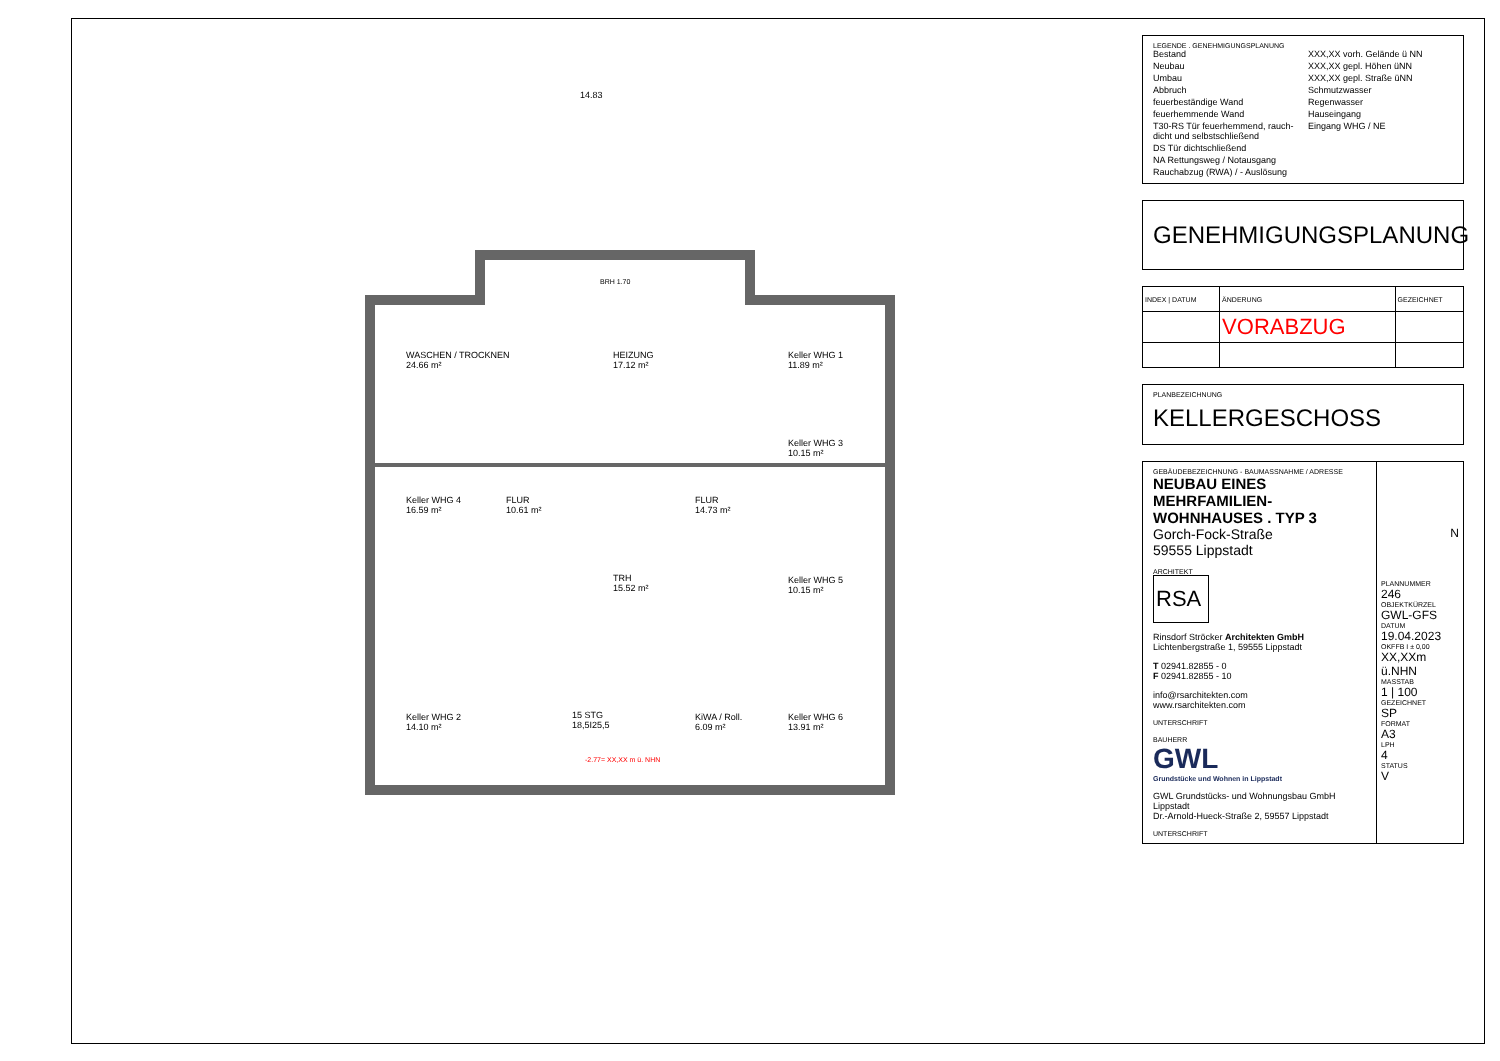WASCHEN / TROCKNEN
24.66 m²
HEIZUNG
17.12 m²
Keller WHG 1
11.89 m²
Keller WHG 3
10.15 m²
Keller WHG 4
16.59 m²
FLUR
10.61 m²
FLUR
14.73 m²
TRH
15.52 m²
Keller WHG 5
10.15 m²
Keller WHG 2
14.10 m²
15 STG
18,5I25,5
KiWA / Roll.
6.09 m²
Keller WHG 6
13.91 m²
-2.77= XX,XX m ü. NHN
BRH 1.70
14.83
LEGENDE . GENEHMIGUNGSPLANUNG
Bestand XXX,XX vorh. Gelände ü NN Neubau XXX,XX gepl. Höhen üNN Umbau XXX,XX gepl. Straße üNN Abbruch Schmutzwasser feuerbeständige Wand Regenwasser feuerhemmende Wand Hauseingang T30-RS Tür feuerhemmend, rauch-dicht und selbstschließend Eingang WHG / NE DS Tür dichtschließend NA Rettungsweg / Notausgang Rauchabzug (RWA) / - Auslösung
GENEHMIGUNGSPLANUNG
| INDEX / DATUM | ÄNDERUNG | GEZEICHNET |
| --- | --- | --- |
| | VORABZUG | |
PLANBEZEICHNUNG
KELLERGESCHOSS
GEBÄUDEBEZEICHNUNG - BAUMASSNAHME / ADRESSE
NEUBAU EINES MEHRFAMILIEN-WOHNHAUSES . TYP 3
Gorch-Fock-Straße
59555 Lippstadt
ARCHITEKT
RSA
Rinsdorf Ströcker Architekten GmbH
Lichtenbergstraße 1, 59555 Lippstadt
T 02941.82855 - 0
F 02941.82855 - 10
info@rsarchitekten.com
www.rsarchitekten.com
UNTERSCHRIFT
BAUHERR
GWL
Grundstücke und Wohnen in Lippstadt
GWL Grundstücks- und Wohnungsbau GmbH Lippstadt
Dr.-Arnold-Hueck-Straße 2, 59557 Lippstadt
UNTERSCHRIFT
N
PLANNUMMER
246
OBJEKTKÜRZEL
GWL-GFS
DATUM
19.04.2023
OKFFB I ± 0,00
XX,XXm ü.NHN
MASSTAB
1 | 100
GEZEICHNET
SP
FORMAT
A3
LPH
4
STATUS
V